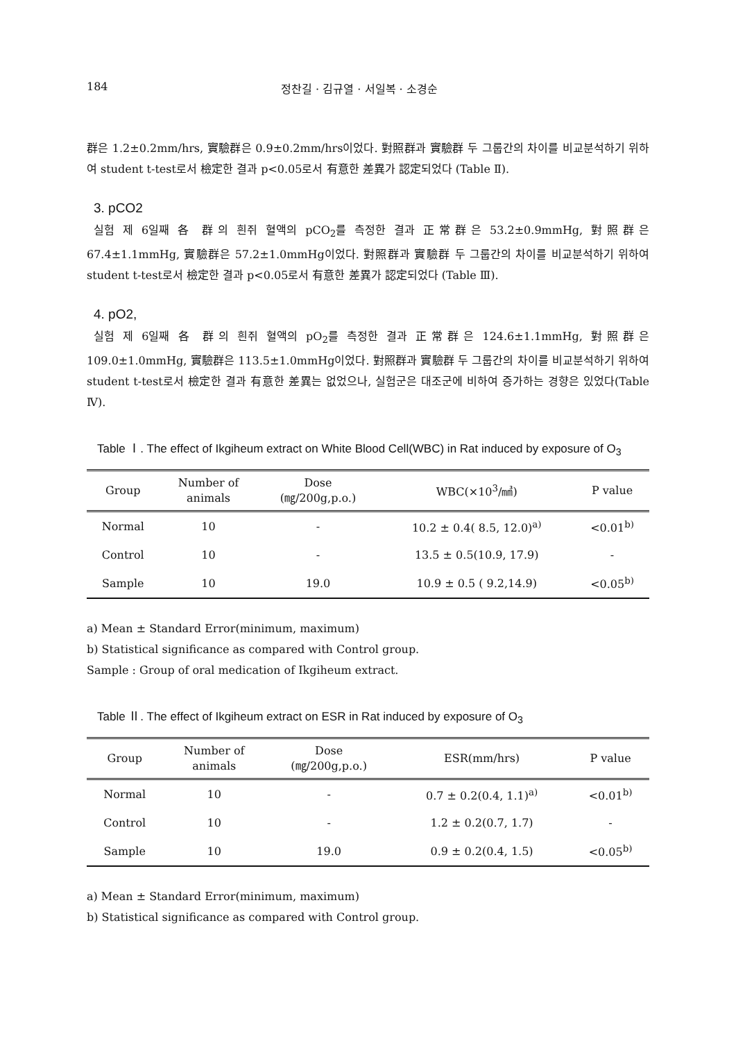184 정찬길 · 김규열 · 서일복 · 소경순
群은 1.2±0.2mm/hrs, 實驗群은 0.9±0.2mm/hrs이었다. 對照群과 實驗群 두 그룹간의 차이를 비교분석하기 위하여 student t-test로서 檢定한 결과 p<0.05로서 有意한 差異가 認定되었다 (Table Ⅱ).
3. pCO2
실험 제 6일째 各 群의 흰쥐 혈액의 pCO<sub>2</sub>를 측정한 결과 正常群은 53.2±0.9mmHg, 對照群은 67.4±1.1mmHg, 實驗群은 57.2±1.0mmHg이었다. 對照群과 實驗群 두 그룹간의 차이를 비교분석하기 위하여 student t-test로서 檢定한 결과 p<0.05로서 有意한 差異가 認定되었다 (Table Ⅲ).
4. pO2,
실험 제 6일째 各 群의 흰쥐 혈액의 pO<sub>2</sub>를 측정한 결과 正常群은 124.6±1.1mmHg, 對照群은 109.0±1.0mmHg, 實驗群은 113.5±1.0mmHg이었다. 對照群과 實驗群 두 그룹간의 차이를 비교분석하기 위하여 student t-test로서 檢定한 결과 有意한 差異는 없었으나, 실험군은 대조군에 비하여 증가하는 경향은 있었다(Table Ⅳ).
Table Ⅰ. The effect of Ikgiheum extract on White Blood Cell(WBC) in Rat induced by exposure of O<sub>3</sub>
| Group | Number of animals | Dose (㎎/200g,p.o.) | WBC(×10<sup>3</sup>/㎣) | P value |
| --- | --- | --- | --- | --- |
| Normal | 10 | - | 10.2 ± 0.4( 8.5, 12.0)<sup>a)</sup> | <0.01<sup>b)</sup> |
| Control | 10 | - | 13.5 ± 0.5(10.9, 17.9) | - |
| Sample | 10 | 19.0 | 10.9 ± 0.5 ( 9.2,14.9) | <0.05<sup>b)</sup> |
a) Mean ± Standard Error(minimum, maximum)
b) Statistical significance as compared with Control group.
Sample : Group of oral medication of Ikgiheum extract.
Table Ⅱ. The effect of Ikgiheum extract on ESR in Rat induced by exposure of O<sub>3</sub>
| Group | Number of animals | Dose (㎎/200g,p.o.) | ESR(mm/hrs) | P value |
| --- | --- | --- | --- | --- |
| Normal | 10 | - | 0.7 ± 0.2(0.4, 1.1)<sup>a)</sup> | <0.01<sup>b)</sup> |
| Control | 10 | - | 1.2 ± 0.2(0.7, 1.7) | - |
| Sample | 10 | 19.0 | 0.9 ± 0.2(0.4, 1.5) | <0.05<sup>b)</sup> |
a) Mean ± Standard Error(minimum, maximum)
b) Statistical significance as compared with Control group.